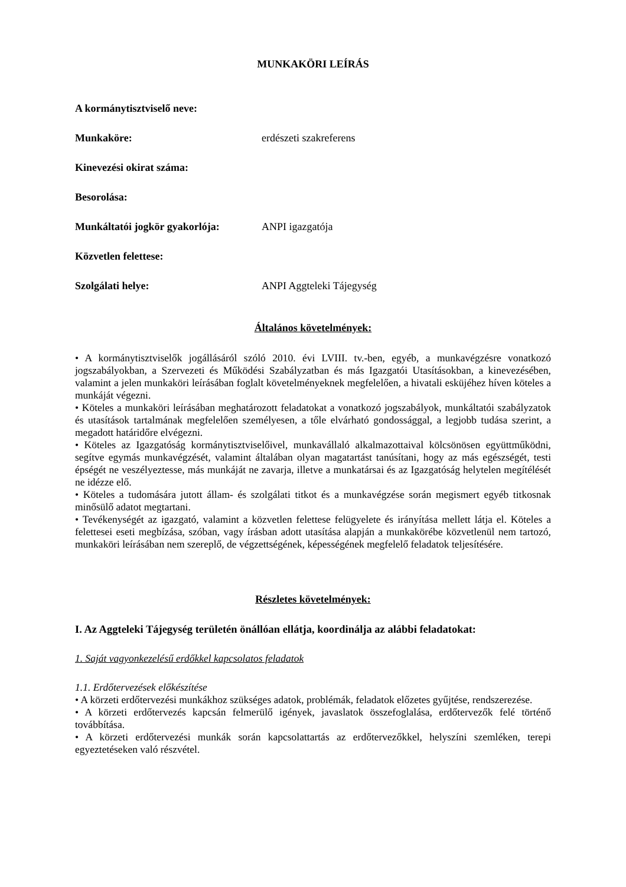MUNKAKÖRI LEÍRÁS
A kormánytisztviselő neve:
Munkaköre: erdészeti szakreferens
Kinevezési okirat száma:
Besorolása:
Munkáltatói jogkör gyakorlója:
ANPI igazgatója
Közvetlen felettese:
Szolgálati helye: ANPI Aggteleki Tájegység
Általános követelmények:
• A kormánytisztviselők jogállásáról szóló 2010. évi LVIII. tv.-ben, egyéb, a munkavégzésre vonatkozó jogszabályokban, a Szervezeti és Működési Szabályzatban és más Igazgatói Utasításokban, a kinevezésében, valamint a jelen munkaköri leírásában foglalt követelményeknek megfelelően, a hivatali esküjéhez híven köteles a munkáját végezni.
• Köteles a munkaköri leírásában meghatározott feladatokat a vonatkozó jogszabályok, munkáltatói szabályzatok és utasítások tartalmának megfelelően személyesen, a tőle elvárható gondossággal, a legjobb tudása szerint, a megadott határidőre elvégezni.
• Köteles az Igazgatóság kormánytisztviselőivel, munkavállaló alkalmazottaival kölcsönösen együttműködni, segítve egymás munkavégzését, valamint általában olyan magatartást tanúsítani, hogy az más egészségét, testi épségét ne veszélyeztesse, más munkáját ne zavarja, illetve a munkatársai és az Igazgatóság helytelen megítélését ne idézze elő.
• Köteles a tudomására jutott állam- és szolgálati titkot és a munkavégzése során megismert egyéb titkosnak minősülő adatot megtartani.
• Tevékenységét az igazgató, valamint a közvetlen felettese felügyelete és irányítása mellett látja el. Köteles a felettesei eseti megbízása, szóban, vagy írásban adott utasítása alapján a munkakörébe közvetlenül nem tartozó, munkaköri leírásában nem szereplő, de végzettségének, képességének megfelelő feladatok teljesítésére.
Részletes követelmények:
I. Az Aggteleki Tájegység területén önállóan ellátja, koordinálja az alábbi feladatokat:
1. Saját vagyonkezelésű erdőkkel kapcsolatos feladatok
1.1. Erdőtervezések előkészítése
• A körzeti erdőtervezési munkákhoz szükséges adatok, problémák, feladatok előzetes gyűjtése, rendszerezése.
• A körzeti erdőtervezés kapcsán felmerülő igények, javaslatok összefoglalása, erdőtervezők felé történő továbbítása.
• A körzeti erdőtervezési munkák során kapcsolattartás az erdőtervezőkkel, helyszíni szemléken, terepi egyeztetéseken való részvétel.